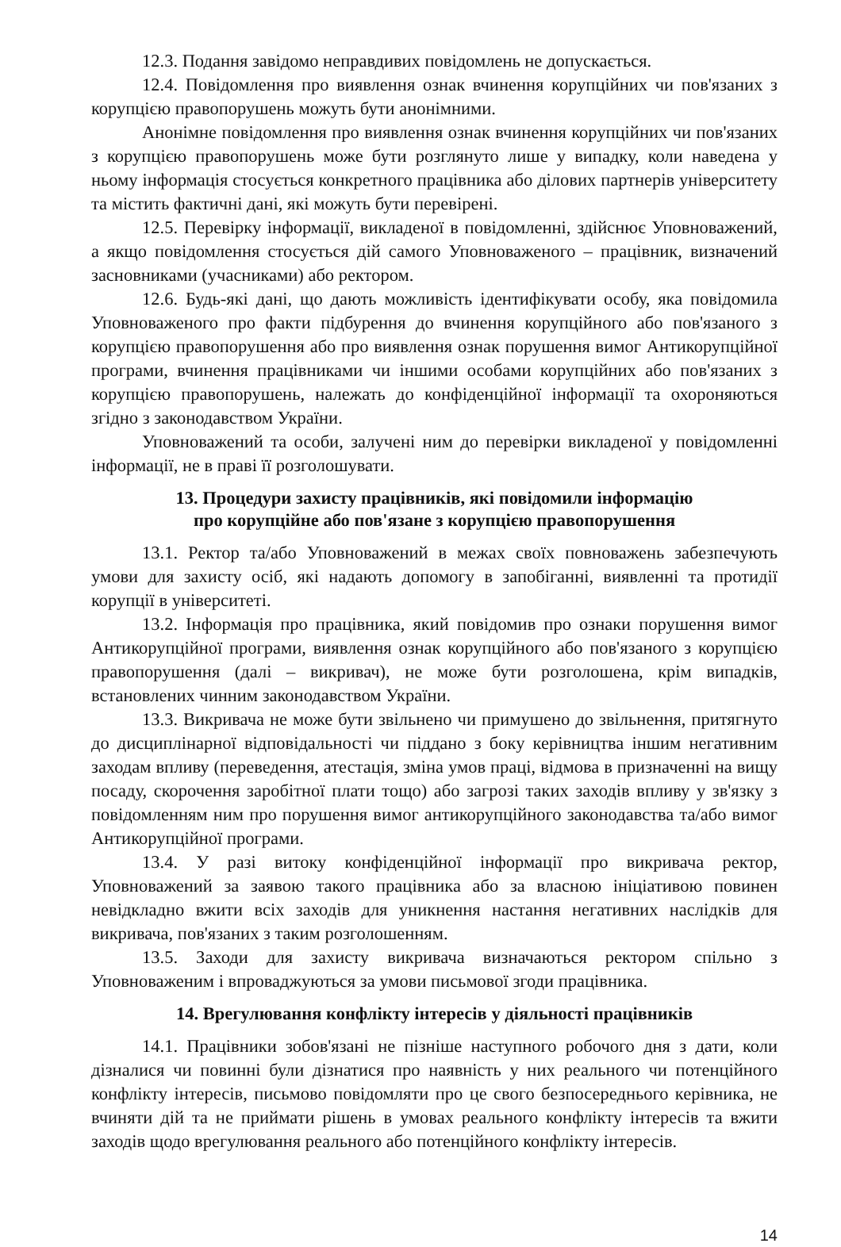12.3. Подання завідомо неправдивих повідомлень не допускається.
12.4. Повідомлення про виявлення ознак вчинення корупційних чи пов'язаних з корупцією правопорушень можуть бути анонімними.
Анонімне повідомлення про виявлення ознак вчинення корупційних чи пов'язаних з корупцією правопорушень може бути розглянуто лише у випадку, коли наведена у ньому інформація стосується конкретного працівника або ділових партнерів університету та містить фактичні дані, які можуть бути перевірені.
12.5. Перевірку інформації, викладеної в повідомленні, здійснює Уповноважений, а якщо повідомлення стосується дій самого Уповноваженого – працівник, визначений засновниками (учасниками) або ректором.
12.6. Будь-які дані, що дають можливість ідентифікувати особу, яка повідомила Уповноваженого про факти підбурення до вчинення корупційного або пов'язаного з корупцією правопорушення або про виявлення ознак порушення вимог Антикорупційної програми, вчинення працівниками чи іншими особами корупційних або пов'язаних з корупцією правопорушень, належать до конфіденційної інформації та охороняються згідно з законодавством України.
Уповноважений та особи, залучені ним до перевірки викладеної у повідомленні інформації, не в праві її розголошувати.
13. Процедури захисту працівників, які повідомили інформацію
про корупційне або пов'язане з корупцією правопорушення
13.1. Ректор та/або Уповноважений в межах своїх повноважень забезпечують умови для захисту осіб, які надають допомогу в запобіганні, виявленні та протидії корупції в університеті.
13.2. Інформація про працівника, який повідомив про ознаки порушення вимог Антикорупційної програми, виявлення ознак корупційного або пов'язаного з корупцією правопорушення (далі – викривач), не може бути розголошена, крім випадків, встановлених чинним законодавством України.
13.3. Викривача не може бути звільнено чи примушено до звільнення, притягнуто до дисциплінарної відповідальності чи піддано з боку керівництва іншим негативним заходам впливу (переведення, атестація, зміна умов праці, відмова в призначенні на вищу посаду, скорочення заробітної плати тощо) або загрозі таких заходів впливу у зв'язку з повідомленням ним про порушення вимог антикорупційного законодавства та/або вимог Антикорупційної програми.
13.4. У разі витоку конфіденційної інформації про викривача ректор, Уповноважений за заявою такого працівника або за власною ініціативою повинен невідкладно вжити всіх заходів для уникнення настання негативних наслідків для викривача, пов'язаних з таким розголошенням.
13.5. Заходи для захисту викривача визначаються ректором спільно з Уповноваженим і впроваджуються за умови письмової згоди працівника.
14. Врегулювання конфлікту інтересів у діяльності працівників
14.1. Працівники зобов'язані не пізніше наступного робочого дня з дати, коли дізналися чи повинні були дізнатися про наявність у них реального чи потенційного конфлікту інтересів, письмово повідомляти про це свого безпосереднього керівника, не вчиняти дій та не приймати рішень в умовах реального конфлікту інтересів та вжити заходів щодо врегулювання реального або потенційного конфлікту інтересів.
14